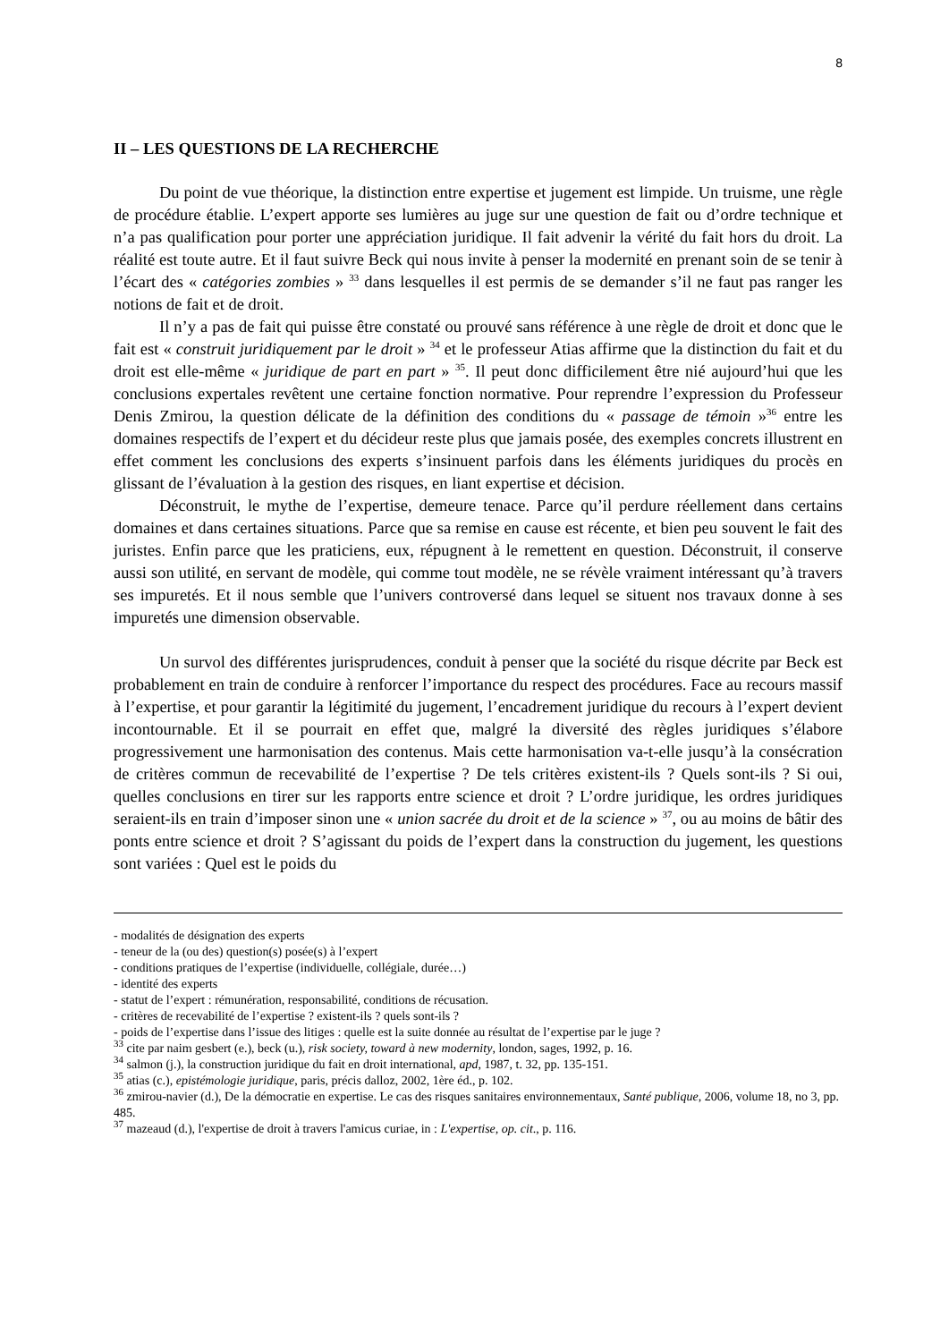8
II – LES QUESTIONS DE LA RECHERCHE
Du point de vue théorique, la distinction entre expertise et jugement est limpide. Un truisme, une règle de procédure établie. L’expert apporte ses lumières au juge sur une question de fait ou d’ordre technique et n’a pas qualification pour porter une appréciation juridique. Il fait advenir la vérité du fait hors du droit. La réalité est toute autre. Et il faut suivre Beck qui nous invite à penser la modernité en prenant soin de se tenir à l’écart des « catégories zombies » <sup>33</sup> dans lesquelles il est permis de se demander s’il ne faut pas ranger les notions de fait et de droit.
Il n’y a pas de fait qui puisse être constaté ou prouvé sans référence à une règle de droit et donc que le fait est « construit juridiquement par le droit » <sup>34</sup> et le professeur Atias affirme que la distinction du fait et du droit est elle-même « juridique de part en part » <sup>35</sup>. Il peut donc difficilement être nié aujourd’hui que les conclusions expertales revêtent une certaine fonction normative. Pour reprendre l’expression du Professeur Denis Zmirou, la question délicate de la définition des conditions du « passage de témoin »<sup>36</sup> entre les domaines respectifs de l’expert et du décideur reste plus que jamais posée, des exemples concrets illustrent en effet comment les conclusions des experts s’insinuent parfois dans les éléments juridiques du procès en glissant de l’évaluation à la gestion des risques, en liant expertise et décision.
Déconstruit, le mythe de l’expertise, demeure tenace. Parce qu’il perdure réellement dans certains domaines et dans certaines situations. Parce que sa remise en cause est récente, et bien peu souvent le fait des juristes. Enfin parce que les praticiens, eux, répugnent à le remettent en question. Déconstruit, il conserve aussi son utilité, en servant de modèle, qui comme tout modèle, ne se révèle vraiment intéressant qu’à travers ses impuretés. Et il nous semble que l’univers controversé dans lequel se situent nos travaux donne à ses impuretés une dimension observable.
Un survol des différentes jurisprudences, conduit à penser que la société du risque décrite par Beck est probablement en train de conduire à renforcer l’importance du respect des procédures. Face au recours massif à l’expertise, et pour garantir la légitimité du jugement, l’encadrement juridique du recours à l’expert devient incontournable. Et il se pourrait en effet que, malgré la diversité des règles juridiques s’élabore progressivement une harmonisation des contenus. Mais cette harmonisation va-t-elle jusqu’à la consécration de critères commun de recevabilité de l’expertise ? De tels critères existent-ils ? Quels sont-ils ? Si oui, quelles conclusions en tirer sur les rapports entre science et droit ? L’ordre juridique, les ordres juridiques seraient-ils en train d’imposer sinon une « union sacrée du droit et de la science » <sup>37</sup>, ou au moins de bâtir des ponts entre science et droit ? S’agissant du poids de l’expert dans la construction du jugement, les questions sont variées : Quel est le poids du
- modalités de désignation des experts
- teneur de la (ou des) question(s) posée(s) à l’expert
- conditions pratiques de l’expertise (individuelle, collégiale, durée…)
- identité des experts
- statut de l’expert : rémunération, responsabilité, conditions de récusation.
- critères de recevabilité de l’expertise ? existent-ils ? quels sont-ils ?
- poids de l’expertise dans l’issue des litiges : quelle est la suite donnée au résultat de l’expertise par le juge ?
<sup>33</sup> cite par naim gesbert (e.), beck (u.), risk society, toward à new modernity, london, sages, 1992, p. 16.
<sup>34</sup> salmon (j.), la construction juridique du fait en droit international, apd, 1987, t. 32, pp. 135-151.
<sup>35</sup> atias (c.), epistémologie juridique, paris, précis dalloz, 2002, 1ère éd., p. 102.
<sup>36</sup> zmirou-navier (d.), De la démocratie en expertise. Le cas des risques sanitaires environnementaux, Santé publique, 2006, volume 18, no 3, pp. 485.
<sup>37</sup> mazeaud (d.), l'expertise de droit à travers l'amicus curiae, in : L'expertise, op. cit., p. 116.